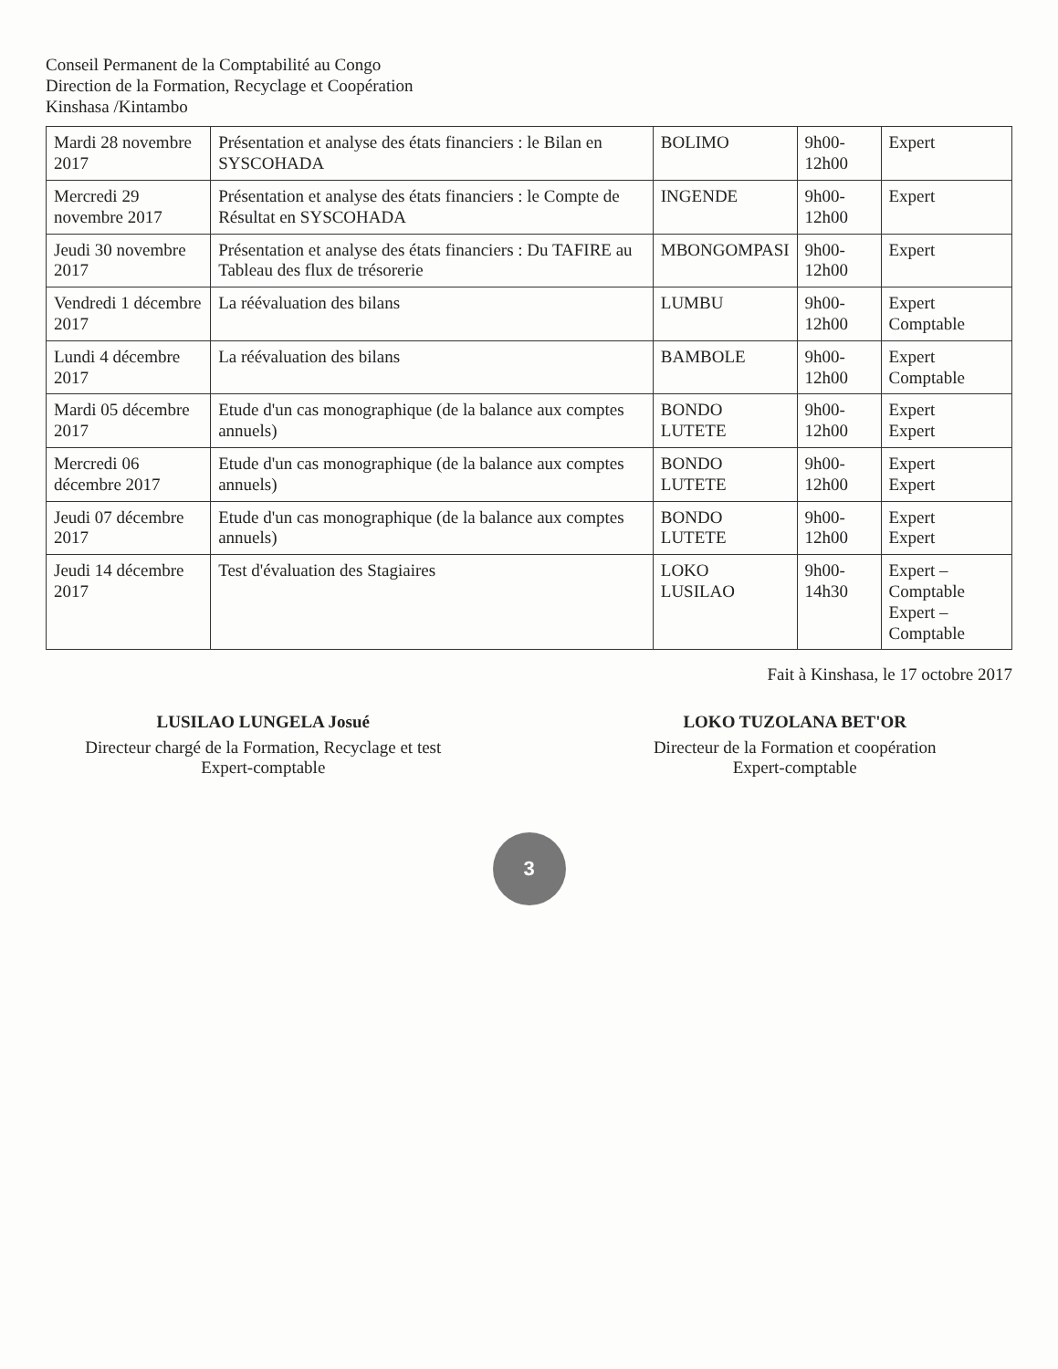Conseil Permanent de la Comptabilité au Congo
Direction de la Formation, Recyclage et Coopération
Kinshasa /Kintambo
| Mardi 28 novembre 2017 | Présentation et analyse des états financiers : le Bilan en SYSCOHADA | BOLIMO | 9h00-12h00 | Expert |
| Mercredi 29 novembre 2017 | Présentation et analyse des états financiers : le Compte de Résultat en SYSCOHADA | INGENDE | 9h00-12h00 | Expert |
| Jeudi 30 novembre 2017 | Présentation et analyse des états financiers : Du TAFIRE au Tableau des flux de trésorerie | MBONGOMPASI | 9h00-12h00 | Expert |
| Vendredi 1 décembre 2017 | La réévaluation des bilans | LUMBU | 9h00-12h00 | Expert Comptable |
| Lundi 4 décembre 2017 | La réévaluation des bilans | BAMBOLE | 9h00-12h00 | Expert Comptable |
| Mardi 05 décembre 2017 | Etude d'un cas monographique (de la balance aux comptes annuels) | BONDO LUTETE | 9h00-12h00 | Expert Expert |
| Mercredi 06 décembre 2017 | Etude d'un cas monographique (de la balance aux comptes annuels) | BONDO LUTETE | 9h00-12h00 | Expert Expert |
| Jeudi 07 décembre 2017 | Etude d'un cas monographique (de la balance aux comptes annuels) | BONDO LUTETE | 9h00-12h00 | Expert Expert |
| Jeudi 14 décembre 2017 | Test d'évaluation des Stagiaires | LOKO LUSILAO | 9h00-14h30 | Expert – Comptable Expert – Comptable |
Fait à Kinshasa, le 17 octobre 2017
LUSILAO LUNGELA Josué
Directeur chargé de la Formation, Recyclage et test
Expert-comptable
LOKO TUZOLANA BET'OR
Directeur de la Formation et coopération
Expert-comptable
3